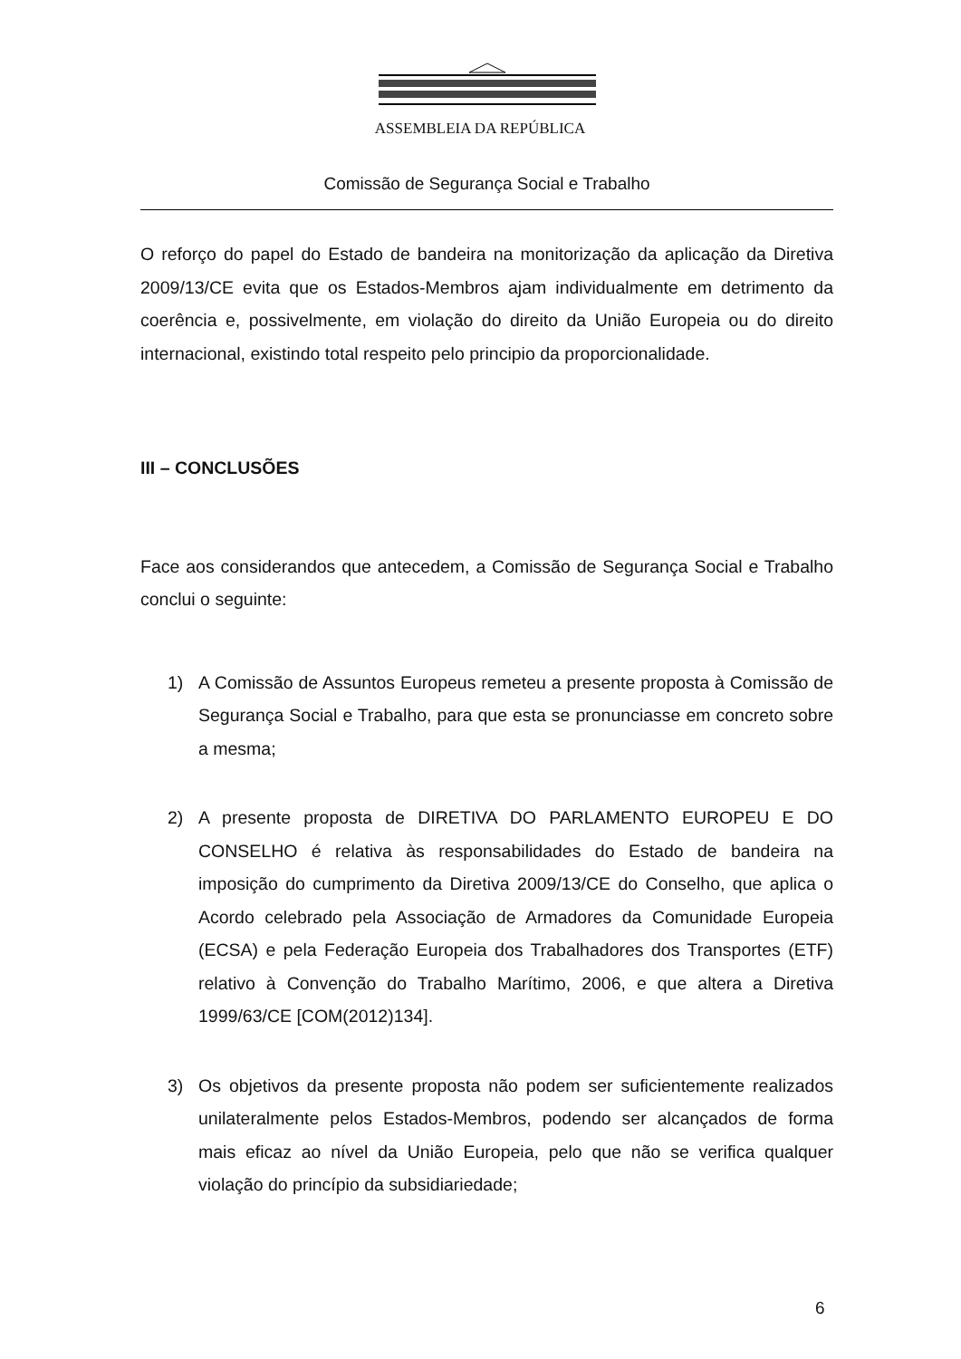ASSEMBLEIA DA REPÚBLICA
Comissão de Segurança Social e Trabalho
O reforço do papel do Estado de bandeira na monitorização da aplicação da Diretiva 2009/13/CE evita que os Estados-Membros ajam individualmente em detrimento da coerência e, possivelmente, em violação do direito da União Europeia ou do direito internacional, existindo total respeito pelo principio da proporcionalidade.
III – CONCLUSÕES
Face aos considerandos que antecedem, a Comissão de Segurança Social e Trabalho conclui o seguinte:
1) A Comissão de Assuntos Europeus remeteu a presente proposta à Comissão de Segurança Social e Trabalho, para que esta se pronunciasse em concreto sobre a mesma;
2) A presente proposta de DIRETIVA DO PARLAMENTO EUROPEU E DO CONSELHO é relativa às responsabilidades do Estado de bandeira na imposição do cumprimento da Diretiva 2009/13/CE do Conselho, que aplica o Acordo celebrado pela Associação de Armadores da Comunidade Europeia (ECSA) e pela Federação Europeia dos Trabalhadores dos Transportes (ETF) relativo à Convenção do Trabalho Marítimo, 2006, e que altera a Diretiva 1999/63/CE [COM(2012)134].
3) Os objetivos da presente proposta não podem ser suficientemente realizados unilateralmente pelos Estados-Membros, podendo ser alcançados de forma mais eficaz ao nível da União Europeia, pelo que não se verifica qualquer violação do princípio da subsidiariedade;
6